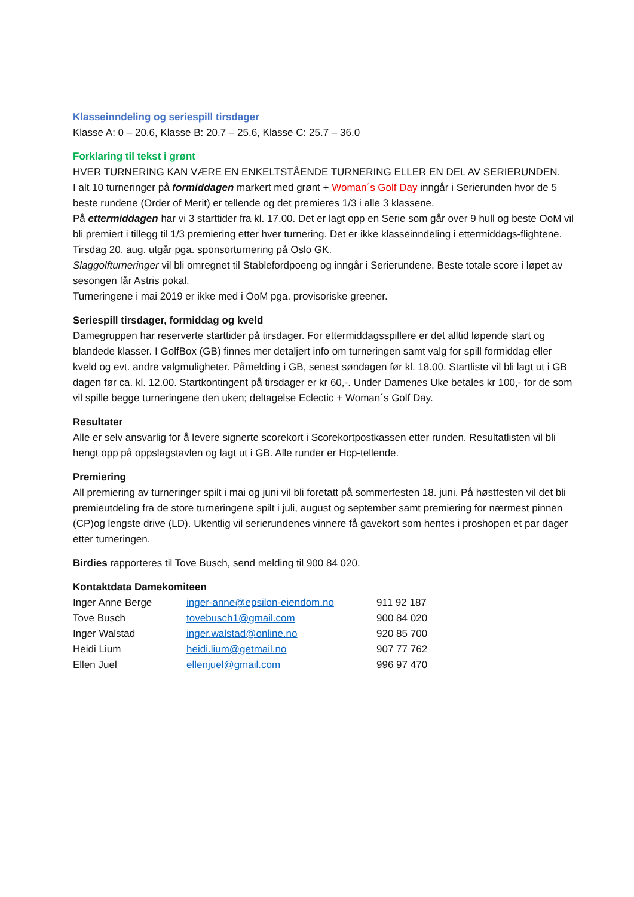Klasseinndeling og seriespill tirsdager
Klasse A: 0 – 20.6, Klasse B: 20.7 – 25.6, Klasse C: 25.7 – 36.0
Forklaring til tekst i grønt
HVER TURNERING KAN VÆRE EN ENKELTSTÅENDE TURNERING ELLER EN DEL AV SERIERUNDEN.
I alt 10 turneringer på formiddagen markert med grønt + Woman´s Golf Day inngår i Serierunden hvor de 5 beste rundene (Order of Merit) er tellende og det premieres 1/3 i alle 3 klassene.
På ettermiddagen har vi 3 starttider fra kl. 17.00. Det er lagt opp en Serie som går over 9 hull og beste OoM vil bli premiert i tillegg til 1/3 premiering etter hver turnering. Det er ikke klasseinndeling i ettermiddags-flightene.
Tirsdag 20. aug. utgår pga. sponsorturnering på Oslo GK.
Slaggolfturneringer vil bli omregnet til Stablefordpoeng og inngår i Serierundene. Beste totale score i løpet av sesongen får Astris pokal.
Turneringene i mai 2019 er ikke med i OoM pga. provisoriske greener.
Seriespill tirsdager, formiddag og kveld
Damegruppen har reserverte starttider på tirsdager. For ettermiddagsspillere er det alltid løpende start og blandede klasser. I GolfBox (GB) finnes mer detaljert info om turneringen samt valg for spill formiddag eller kveld og evt. andre valgmuligheter. Påmelding i GB, senest søndagen før kl. 18.00. Startliste vil bli lagt ut i GB dagen før ca. kl. 12.00. Startkontingent på tirsdager er kr 60,-. Under Damenes Uke betales kr 100,- for de som vil spille begge turneringene den uken; deltagelse Eclectic + Woman´s Golf Day.
Resultater
Alle er selv ansvarlig for å levere signerte scorekort i Scorekortpostkassen etter runden. Resultatlisten vil bli hengt opp på oppslagstavlen og lagt ut i GB. Alle runder er Hcp-tellende.
Premiering
All premiering av turneringer spilt i mai og juni vil bli foretatt på sommerfesten 18. juni. På høstfesten vil det bli premieutdeling fra de store turneringene spilt i juli, august og september samt premiering for nærmest pinnen (CP)og lengste drive (LD). Ukentlig vil serierundenes vinnere få gavekort som hentes i proshopen et par dager etter turneringen.
Birdies rapporteres til Tove Busch, send melding til 900 84 020.
Kontaktdata Damekomiteen
| Inger Anne Berge | inger-anne@epsilon-eiendom.no | 911 92 187 |
| Tove Busch | tovebusch1@gmail.com | 900 84 020 |
| Inger Walstad | inger.walstad@online.no | 920 85 700 |
| Heidi Lium | heidi.lium@getmail.no | 907 77 762 |
| Ellen Juel | ellenjuel@gmail.com | 996 97 470 |